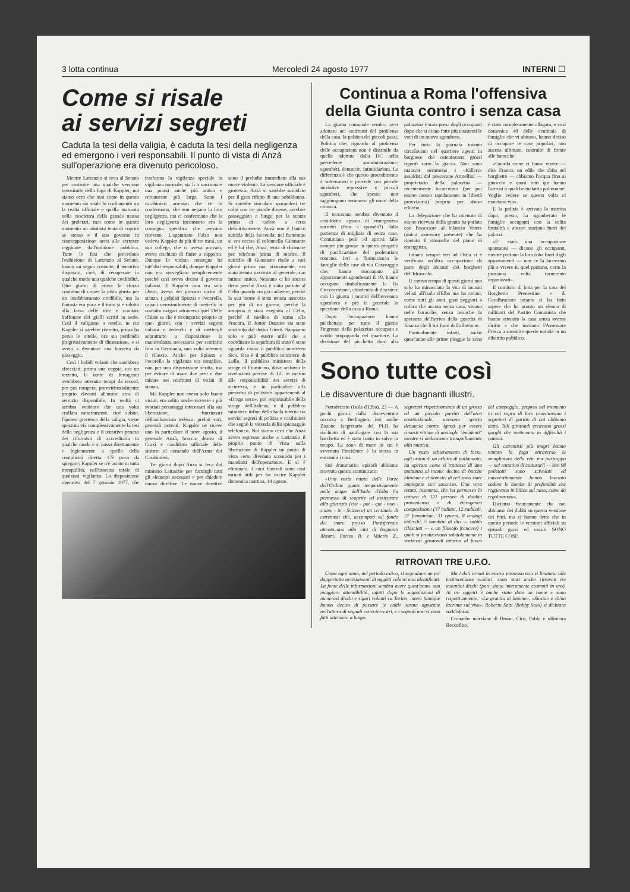3 lotta continua Mercoledì 24 agosto 1977 INTERNI ☐
Come si risale
ai servizi segreti
Caduta la tesi della valigia, è caduta la tesi della negligenza ed emergono i veri responsabili. Il punto di vista di Anzà sull'operazione era divenuto pericoloso.
Mentre Lattanzio si reca al Senato per costruire una qualche versione verosimile della fuga di Kappler, noi siamo certi che mai come in questo momento sia totale lo scollamento tra la realtà ufficiale e quella maturata nella coscienza della grande massa dei proletari, mai come in questo momento un ministro tenta di coprire se stesso e il suo governo in contrapposizione netta alle certezze raggiunte dall'opinione pubblica. Tutte le fasi che precedono l'esibizione di Lattanzio al Senato, hanno un segno costante, il tentativo disperato, cioè, di recuperare in qualche modo una qualche credibilità. Otto giorni di prove lo sforzo continuo di creare la pista giusta per un insabbiamento credibile, ma la fantasia era poca e il tutto si è ridotto alla farsa delle trite e scontate buffonate dei gialli scritti in serie. Così il valigione a rotelle, in cui Kappler si sarebbe ristretto, prima ha perso le rotelle, ora sta perdendo progressivamente di dimensione, e si avvia a diventare una borsetta da passeggio.
Così i bolidi volanti che sarebbero sfrecciati, prima una coppia, ora un terzetto, la notte di ferragosto avrebbero ottenuto tempi da record, per poi rompersi provvidenzialmente proprio davanti all'unica area di servizio disponibile. In realtà ci sembra evidente che una volta crollata miseramente, cioè subito, l'ipotesi grottesca della valigia, viene spazzata via complessivamente la tesi della negligenza e il tentativo penoso dei riformisti di accreditarla in qualche modo e si passa direttamente e logicamente a quella della complicità diretta. C'è poco da spiegare: Kappler se n'è uscito in tutta tranquillità, nell'assenza totale di qualsiasi vigilanza. La disposizione operativa del 7 gennaio 1977, che trasforma la vigilanza speciale in vigilanza normale, sta lì a sanzionare una prassi anche più antica e certamente più larga. Sono i carabinieri arrestati che ce lo confermano, che non negano la loro negligenza, ma ci confermano che la loro negligenza inconsueto era la consegna specifica che avevano ricevuto. L'appuntato Falso non vedeva Kappler da più di tre mesi, un suo collega, che ci aveva provato, aveva rischiato di finire a rapporto. Dunque la violata consegna ha tutt'altri responsabili, dunque Kappler non era sorvegliato semplicemente perché così aveva deciso il governo italiano. E Kappler non era solo libero, aveva dei preziosi vicini di stanza, i golpisti Spiazzi e Pecorella, capaci verosimilmente di metterlo in contatto magari attraverso quel Delle Chiaie sa che è ricomparso proprio in quei giorni, con i servizi segreti italiani e tedeschi e di mettergli soprattutto a disposizione la manovalanza necessaria per scortarlo fino in Germania, una volta ottenuto il rilascio. Anche per Spiazzi e Pecorella la vigilanza era semplice, non per una disposizione scritta, ma per evitare di usare due pesi e due misure nei confronti di vicini di stanza.
Ma Kappler non aveva solo buoni vicini, era solito anche ricevere i più svariati personaggi interessati alla sua liberazione, funzionari dell'ambasciata tedesca, prelati vari, generali potenti. Kappler ne riceve uno in particolare il nove agosto, il generale Anzà, braccio destro di Craxi e candidato ufficiale delle sinistre al comando dell'Arma dei Carabinieri.
Tre giorni dopo Anzà si reca dal ministro Lattanzio per fornirgli tutti gli elementi necessari e per chiedere nuove direttive. Le nuove direttive sono il preludio immediato alla sua morte violenta. La versione ufficiale è grottesca, Anzà si sarebbe suicidato per il gran rifiuto di una nobildonna. Si sarebbe suicidato sparandosi tre colpi con tre pistole diverse, avrebbe passeggiato a lungo per la stanza prima di cadere a terra definitivamente. Anzà non è l'unico suicida della faccenda; nel frattempo si era ucciso il colonnello Giansante ed è lui che, Anzà, tenta di chiamare per telefono prima di morire. Il suicidio di Giansante risale a vari giorni prima ma, stranamente, era stato tenuto nascosto al generale, suo intimo amico. Nessuno ci ha ancora detto perché Anzà è stato portato al Celio quando era già cadavere, perché la sua morte è stata tenuta nascosta per più di un giorno, perché la autopsia è stata eseguita al Celio, perché il medico di turno alla Procura, il dottor Durante sia stato sostituito dal dottor Giusti. Sappiamo solo e può essere utile che a coordinare la sepoltura di stato è stato «guarda caso» il pubblico ministero Sica. Sica è il pubblico ministero di Lollo, il pubblico ministero della strage di Fiumicino, dove archivia le rivelazioni precise di LC in merito alle responsabilità dei servizi di sicurezza, e in particolare alla presenza di poliziotti appartenenti al «Drago nero», poi responsabile della strage dell'Italicus, è il pubblico ministero infine della faida interna tra servizi segreti di polizia e carabinieri che segnò la vicenda dello spionaggio telefonico. Noi siamo certi che Anzà aveva espresso anche a Lattanzio il proprio punto di vista sulla liberazione di Kappler un punto di vista certo divenuto scomodo per i mandanti dell'operazione. E si è eliminato. I suoi funerali sono così tornati utili per far uscire Kappler domenica mattina, 14 agosto.
Continua a Roma l'offensiva
della Giunta contro i senza casa
La giunta comunale sembra aver adottato nei confronti del problema della casa, la politica dei piccoli passi. Politica che, riguardo al problema delle occupazioni non è dissimile da quella adottata dalla DC nella precedente amministrazione: sgomberi, denuncie, intimidazioni. La differenza è che questo procedimento è sotterraneo e procede con piccole iniziative repressive e piccoli sgomberi, che spesso non raggiungono nemmeno gli onori della cronaca.
Il toccasana sembra diventato il cosiddetto «piano di emergenza» sorretto (fino a quando?) dalla pazienza di migliaia di senza casa. Continuano però ad aprirsi falle sempre più grosse in questo progetto di pacificazione del proletariato romano. Ieri a Tormarancia le famiglie delle case di via Caravaggio che, hanno rioccupato gli appartamenti sgomberati il 19, hanno occupato simbolicamente la IIa Circoscrizione, chiedendo di discutere con la giunta i motivi dell'avvenuto sgombero e più in generale la questione della casa a Roma.
Dopo l'occupazione hanno picchettato per tutto il giorno l'ingresso della palazzina occupata e svolto propaganda nel quartiere. La decisione del picchetto duro alla palazzina è stata presa dagli occupanti dopo che si erano fatte più insistenti le voci di un nuovo sgombero.
Per tutta la giornata intanto circolavano nel quartiere agenti in borghese che ostentavano grossi rigonfi sotto la giacca. Non sono mancati nemmeno i «Killers» assoldati dal pescecane Armellini — proprietario della palazzina — recentemente incarcerato (per poi essere messo rapidamente in libertà provvisoria) proprio per abuso edilizio.
La delegazione che ha ottenuto di essere ricevuta dalla giunta ha parlato con l'assessore al bilancio Vetere (unico assessore presente) che ha ripetuto il ritornello del piano di emergenza.
Intanto sempre ieri ad Ostia si è verificata un'altra occupazione da parte degli abitanti dei borghetti dell'Idroscalo.
Il cattivo tempo di questi giorni non solo ha minacciato la vita di incauti velisti all'Isola d'Elba ma ha creato, come tutti gli anni, guai peggiori a coloro che ancora senza casa, vivono nelle baracche, senza neanche la speranza dell'arrivo della guardia di finanza che li tiri fuori dall'alluvione.
Puntualmente infatti, anche quest'anno alle prime pioggie la zona è stata completamente allagata, e così domenica 40 delle centinaia di famiglie che vi abitano, hanno deciso di occupare le case popolari, non ancora ultimate, costruite di fronte alle baracche.
«Guarda come ci fanno vivere — dice Franco, un edile che abita nel borghetto — abbiamo l'acqua fino ai ginocchi e quasi tutti qui hanno l'artrosi o qualche malattia polmonare. Voglio vedere se questa volta ci mandano via».
E la polizia è arrivata la mattina dopo, presto, ha sgomberato le famiglie occupanti con la solita brutalità e ancora staziona fuori dei palazzi.
«E' stata una occupazione spontanea — dicono gli occupanti, mentre portano la loro roba fuori dagli appartamenti — non ce la facevamo più a vivere in quel pantano, certo la prossima volta torneremo organizzati».
Il comitato di lotta per la casa del Borghetto Prenestino e di Casalbruciato intanto ci ha fatto sapere che ha pronto un elenco di militanti del Partito Comunista che hanno ottenuto la casa senza averne diritto e che invitano l'Assessore Presca a smentire queste notizie in un dibattito pubblico.
Sono tutte così
Le disavventure di due bagnanti illustri.
Portoferraio (Isola d'Elba), 23 — A pochi giorni dalla disavventura occorsa a Berlinguer, ieri anche Zanone (segretario del PLI) ha rischiato di naufragare con la sua barchetta ed è stato tratto in salvo in tempo. La zona di mare in cui è avvenuto l'incidente è la stessa in entrambi i casi.
Sui drammatici episodi abbiamo ricevuto questo comunicato:
«Una vasta retata delle Forze dell'Ordine giunte tempestivamente nelle acque dell'Isola d'Elba ha permesso di scoprire ed assicurare alla giustizia (che - poi - qui - non - siamo - in - Svizzera) un centinaio di estremisti che, accampati sul fondo del mare presso Portoferraio attentavano alla vita di bagnanti illustri. Enrico B. e Valerio Z., segretari rispettivamente di un grosso ed un piccolo partito dell'arco costituzionale, avevano sporto denuncia contro ignoti per essere rimasti vittime di analoghi "incidenti" mentre si dedicavano tranquillamente alla nautica.
Un vasto schieramento di forze, agli ordini di un arbitro di pallanuoto, ha operato come si trattasse di una mattanza al tonno: decine di barche blindate e chilometri di reti sono state impiegate con successo. Una vera retata, insomma, che ha permesso la cattura di 121 persone di dubbia provenienza e di eterogenea composizione (37 indiani, 12 radicali, 27 femministe, 31 operai, 8 ecologi tedeschi, 5 bambini di dio — subito rilasciati — e un filosofo francese) i quali si producevano subdolamente in vorticosi girotondi attorno al fuoco del campeggio, proprio nel momento in cui sopra di loro transitavano i segretari di partito di cui abbiamo detto. Tali girotondi creavano grossi gorghi che mettevano in difficoltà i natanti.
Gli estremisti più magri hanno tentato la fuga attraverso le smagliature della rete ma purtroppo — nel tentativo di catturarli — ben 98 poliziotti sono scivolati ed inavvertitamente hanno lasciato cadere le bombe di profondità che reggevano in bilico sul naso, come da regolamento».
Diciamo francamente che noi abbiamo dei dubbi su questa versione dei fatti, ma ci hanno detto che in questo periodo le versioni ufficiali su episodi gravi ed oscuri SONO TUTTE COSI'.
RITROVATI TRE U.F.O.
Come ogni anno, nel periodo estivo, si segnalano un po' dappertutto avvistamenti di oggetti volanti non identificati. La fonte delle informazioni sembra avere quest'anno, una maggiore attendibilità, infatti dopo le segnalazioni di numerosi dischi e sigari volanti su Torino, intere famiglie hanno deciso di passare le calde serate agostane nell'attesa di segnali extra-terrestri, e i segnali non si sono fatti attendere a lungo.
Ma i dati ormai in nostro possesso non si limitano alle testimonianze oculari, sono stati anche ritrovati tre autentici dischi (pare siano interamente costruiti in oro). Ai tre oggetti è anche stato dato un nome e sono rispettivamente: «La granita di limone», «Siesta» e «Una lacrima sul viso». Roberto Satti (Bobby Solo) si dichiara soddisfatto.
Cronache marziane di Bruno, Ciro, Pablo e ultim'ora Beccofino.